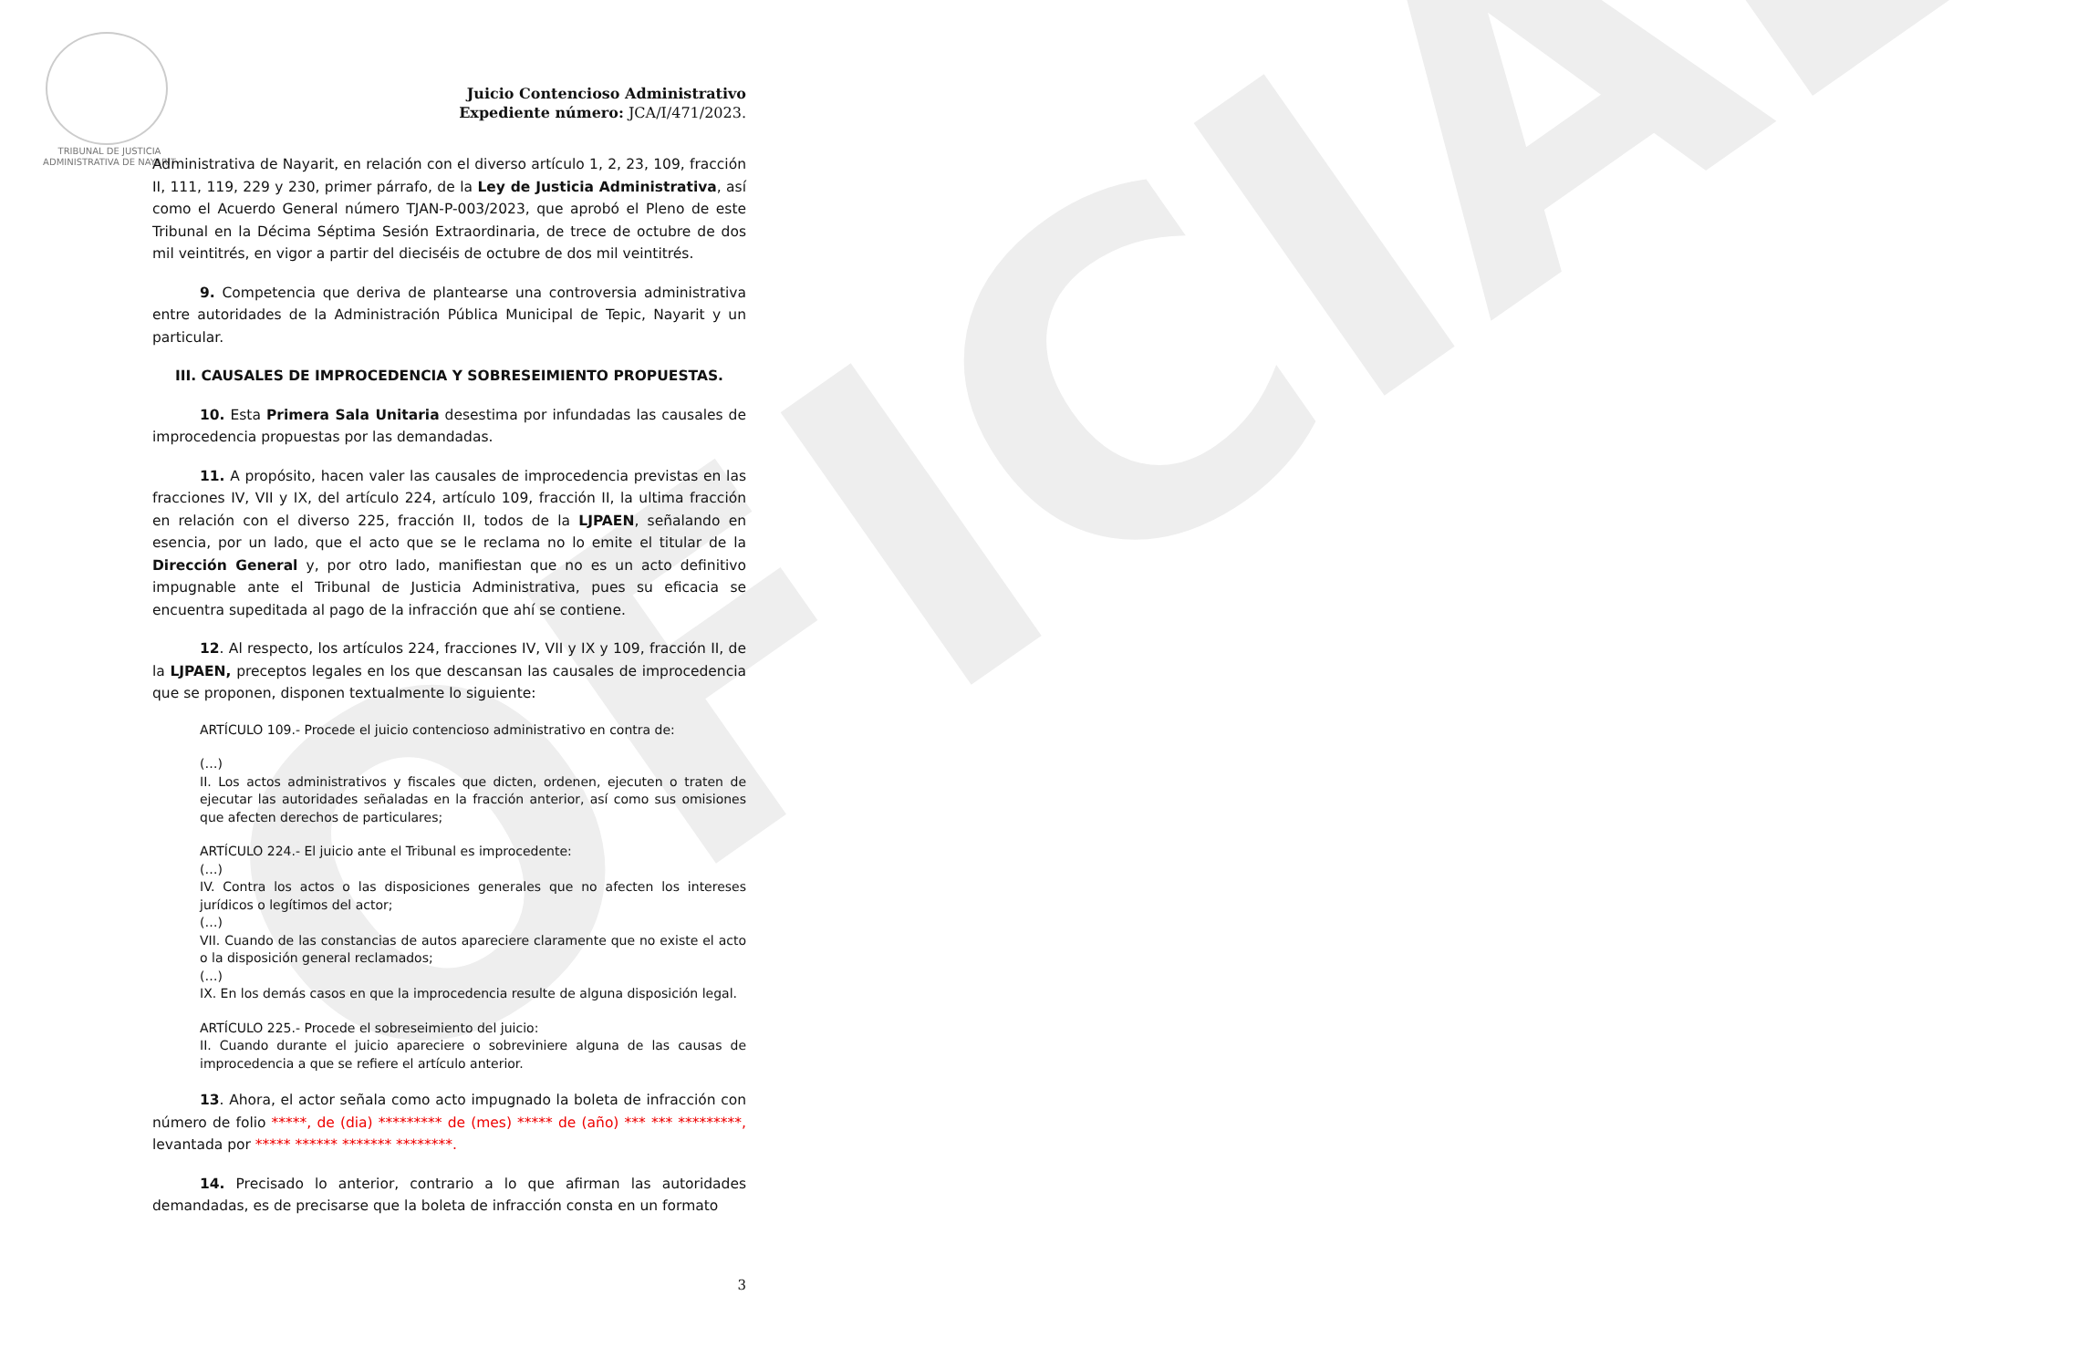OFICIAL
TRIBUNAL DE JUSTICIA
ADMINISTRATIVA DE NAYARIT
Juicio Contencioso Administrativo
Expediente número: JCA/I/471/2023.
Administrativa de Nayarit, en relación con el diverso artículo 1, 2, 23, 109, fracción II, 111, 119, 229 y 230, primer párrafo, de la Ley de Justicia Administrativa, así como el Acuerdo General número TJAN-P-003/2023, que aprobó el Pleno de este Tribunal en la Décima Séptima Sesión Extraordinaria, de trece de octubre de dos mil veintitrés, en vigor a partir del dieciséis de octubre de dos mil veintitrés.
9. Competencia que deriva de plantearse una controversia administrativa entre autoridades de la Administración Pública Municipal de Tepic, Nayarit y un particular.
III. CAUSALES DE IMPROCEDENCIA Y SOBRESEIMIENTO PROPUESTAS.
10. Esta Primera Sala Unitaria desestima por infundadas las causales de improcedencia propuestas por las demandadas.
11. A propósito, hacen valer las causales de improcedencia previstas en las fracciones IV, VII y IX, del artículo 224, artículo 109, fracción II, la ultima fracción en relación con el diverso 225, fracción II, todos de la LJPAEN, señalando en esencia, por un lado, que el acto que se le reclama no lo emite el titular de la Dirección General y, por otro lado, manifiestan que no es un acto definitivo impugnable ante el Tribunal de Justicia Administrativa, pues su eficacia se encuentra supeditada al pago de la infracción que ahí se contiene.
12. Al respecto, los artículos 224, fracciones IV, VII y IX y 109, fracción II, de la LJPAEN, preceptos legales en los que descansan las causales de improcedencia que se proponen, disponen textualmente lo siguiente:
ARTÍCULO 109.- Procede el juicio contencioso administrativo en contra de:
(…)
II. Los actos administrativos y fiscales que dicten, ordenen, ejecuten o traten de ejecutar las autoridades señaladas en la fracción anterior, así como sus omisiones que afecten derechos de particulares;
ARTÍCULO 224.- El juicio ante el Tribunal es improcedente:
(…)
IV. Contra los actos o las disposiciones generales que no afecten los intereses jurídicos o legítimos del actor;
(…)
VII. Cuando de las constancias de autos apareciere claramente que no existe el acto o la disposición general reclamados;
(…)
IX. En los demás casos en que la improcedencia resulte de alguna disposición legal.
ARTÍCULO 225.- Procede el sobreseimiento del juicio:
II. Cuando durante el juicio apareciere o sobreviniere alguna de las causas de improcedencia a que se refiere el artículo anterior.
13. Ahora, el actor señala como acto impugnado la boleta de infracción con número de folio *****, de (dia) ********* de (mes) ***** de (año) *** *** *********, levantada por ***** ****** ******* ********.
14. Precisado lo anterior, contrario a lo que afirman las autoridades demandadas, es de precisarse que la boleta de infracción consta en un formato
3